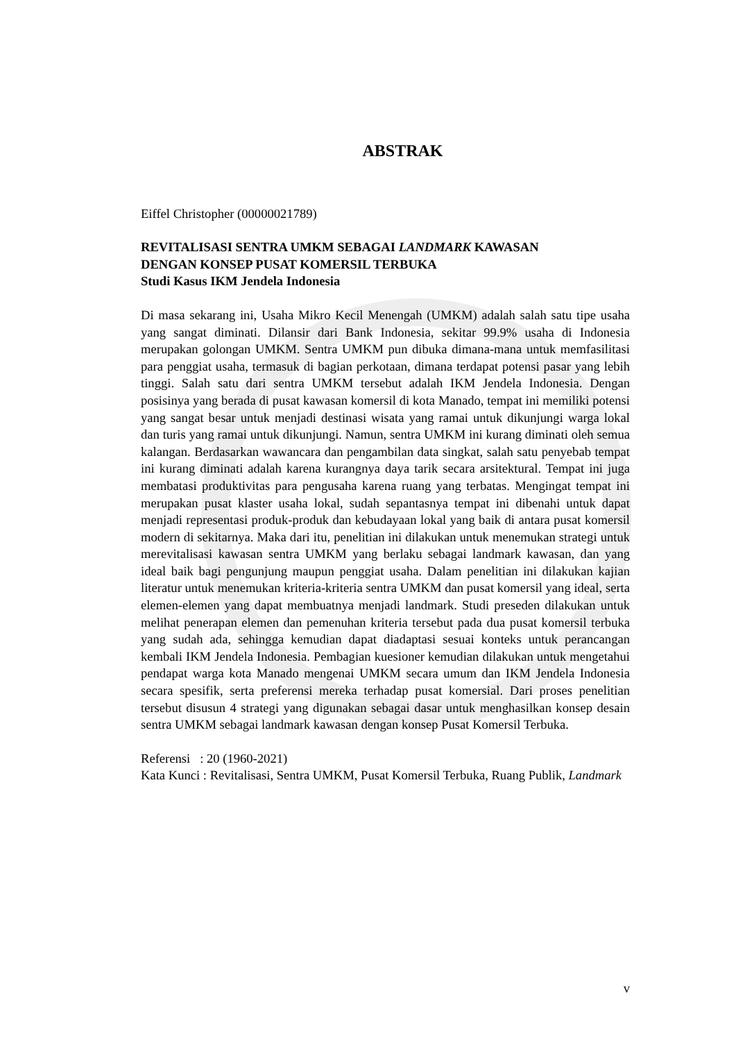ABSTRAK
Eiffel Christopher (00000021789)
REVITALISASI SENTRA UMKM SEBAGAI LANDMARK KAWASAN
DENGAN KONSEP PUSAT KOMERSIL TERBUKA
Studi Kasus IKM Jendela Indonesia
Di masa sekarang ini, Usaha Mikro Kecil Menengah (UMKM) adalah salah satu tipe usaha yang sangat diminati. Dilansir dari Bank Indonesia, sekitar 99.9% usaha di Indonesia merupakan golongan UMKM. Sentra UMKM pun dibuka dimana-mana untuk memfasilitasi para penggiat usaha, termasuk di bagian perkotaan, dimana terdapat potensi pasar yang lebih tinggi. Salah satu dari sentra UMKM tersebut adalah IKM Jendela Indonesia. Dengan posisinya yang berada di pusat kawasan komersil di kota Manado, tempat ini memiliki potensi yang sangat besar untuk menjadi destinasi wisata yang ramai untuk dikunjungi warga lokal dan turis yang ramai untuk dikunjungi. Namun, sentra UMKM ini kurang diminati oleh semua kalangan. Berdasarkan wawancara dan pengambilan data singkat, salah satu penyebab tempat ini kurang diminati adalah karena kurangnya daya tarik secara arsitektural. Tempat ini juga membatasi produktivitas para pengusaha karena ruang yang terbatas. Mengingat tempat ini merupakan pusat klaster usaha lokal, sudah sepantasnya tempat ini dibenahi untuk dapat menjadi representasi produk-produk dan kebudayaan lokal yang baik di antara pusat komersil modern di sekitarnya. Maka dari itu, penelitian ini dilakukan untuk menemukan strategi untuk merevitalisasi kawasan sentra UMKM yang berlaku sebagai landmark kawasan, dan yang ideal baik bagi pengunjung maupun penggiat usaha. Dalam penelitian ini dilakukan kajian literatur untuk menemukan kriteria-kriteria sentra UMKM dan pusat komersil yang ideal, serta elemen-elemen yang dapat membuatnya menjadi landmark. Studi preseden dilakukan untuk melihat penerapan elemen dan pemenuhan kriteria tersebut pada dua pusat komersil terbuka yang sudah ada, sehingga kemudian dapat diadaptasi sesuai konteks untuk perancangan kembali IKM Jendela Indonesia. Pembagian kuesioner kemudian dilakukan untuk mengetahui pendapat warga kota Manado mengenai UMKM secara umum dan IKM Jendela Indonesia secara spesifik, serta preferensi mereka terhadap pusat komersial. Dari proses penelitian tersebut disusun 4 strategi yang digunakan sebagai dasar untuk menghasilkan konsep desain sentra UMKM sebagai landmark kawasan dengan konsep Pusat Komersil Terbuka.
Referensi : 20 (1960-2021)
Kata Kunci : Revitalisasi, Sentra UMKM, Pusat Komersil Terbuka, Ruang Publik, Landmark
v